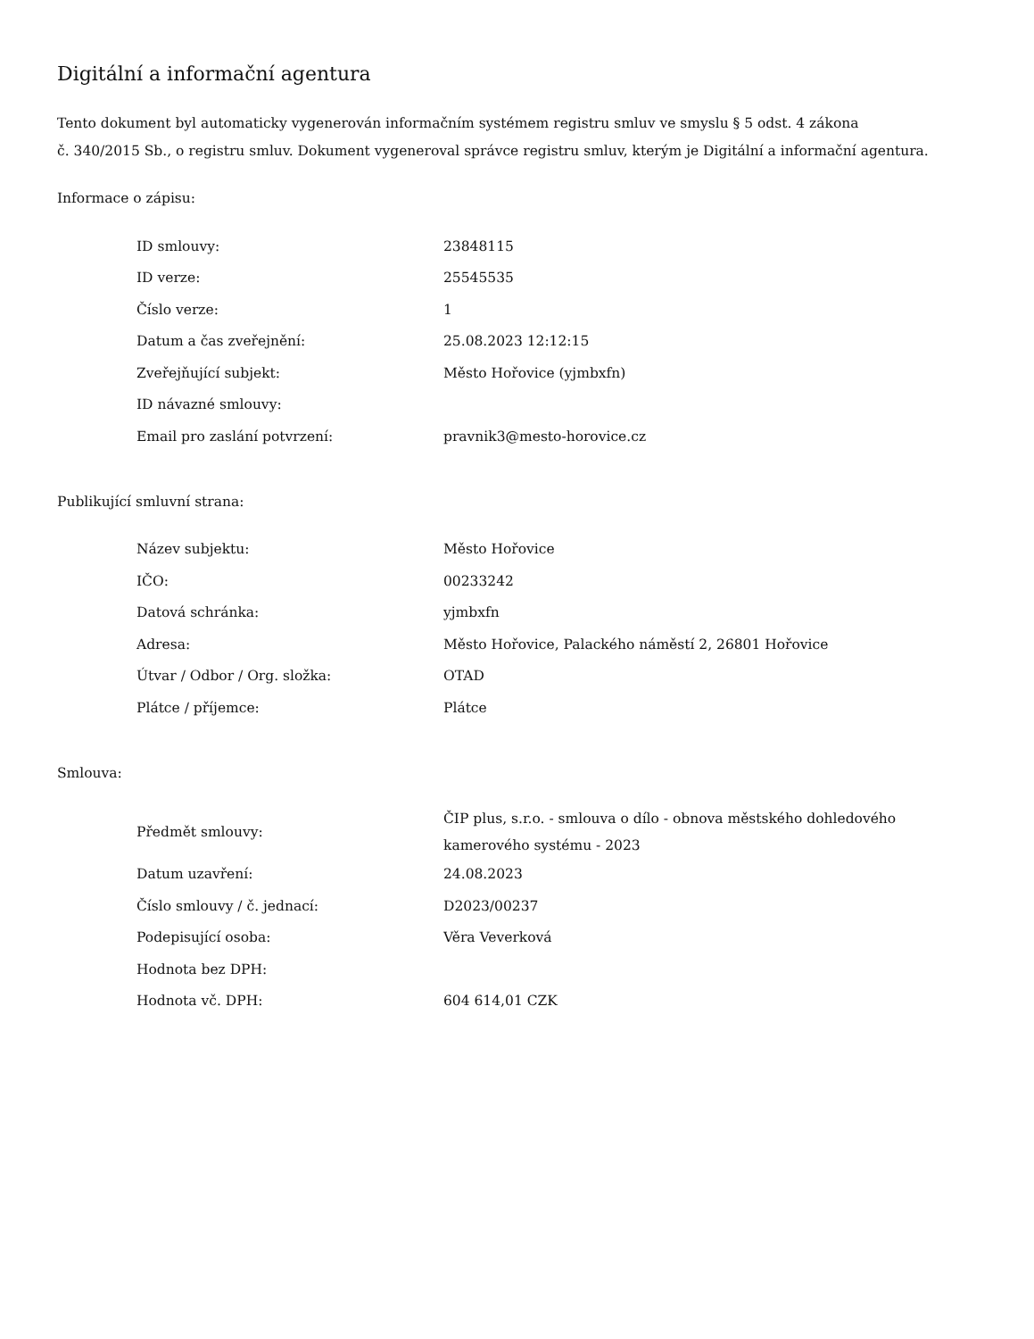Digitální a informační agentura
Tento dokument byl automaticky vygenerován informačním systémem registru smluv ve smyslu § 5 odst. 4 zákona
č. 340/2015 Sb., o registru smluv. Dokument vygeneroval správce registru smluv, kterým je Digitální a informační agentura.
Informace o zápisu:
| ID smlouvy: | 23848115 |
| ID verze: | 25545535 |
| Číslo verze: | 1 |
| Datum a čas zveřejnění: | 25.08.2023 12:12:15 |
| Zveřejňující subjekt: | Město Hořovice (yjmbxfn) |
| ID návazné smlouvy: | |
| Email pro zaslání potvrzení: | pravnik3@mesto-horovice.cz |
Publikující smluvní strana:
| Název subjektu: | Město Hořovice |
| IČO: | 00233242 |
| Datová schránka: | yjmbxfn |
| Adresa: | Město Hořovice, Palackého náměstí 2, 26801 Hořovice |
| Útvar / Odbor / Org. složka: | OTAD |
| Plátce / příjemce: | Plátce |
Smlouva:
| Předmět smlouvy: | ČIP plus, s.r.o. - smlouva o dílo - obnova městského dohledového kamerového systému - 2023 |
| Datum uzavření: | 24.08.2023 |
| Číslo smlouvy / č. jednací: | D2023/00237 |
| Podepisující osoba: | Věra Veverková |
| Hodnota bez DPH: | |
| Hodnota vč. DPH: | 604 614,01 CZK |